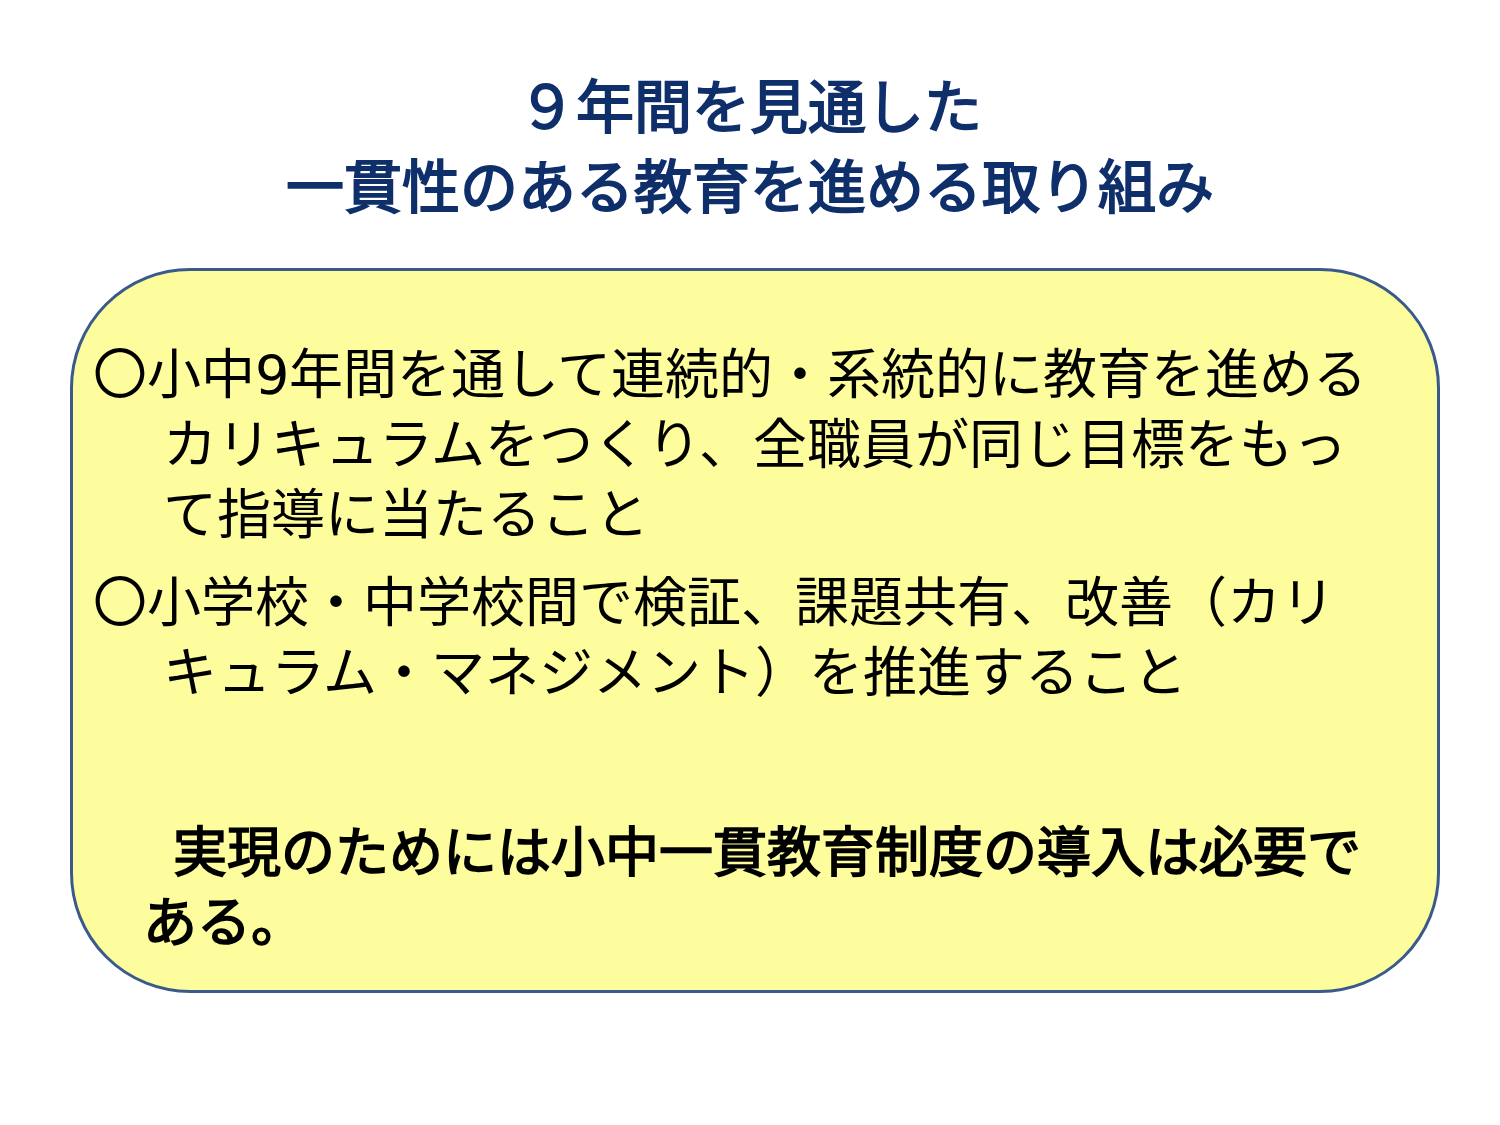９年間を見通した
一貫性のある教育を進める取り組み
〇小中9年間を通して連続的・系統的に教育を進めるカリキュラムをつくり、全職員が同じ目標をもって指導に当たること
〇小学校・中学校間で検証、課題共有、改善（カリキュラム・マネジメント）を推進すること
実現のためには小中一貫教育制度の導入は必要である。